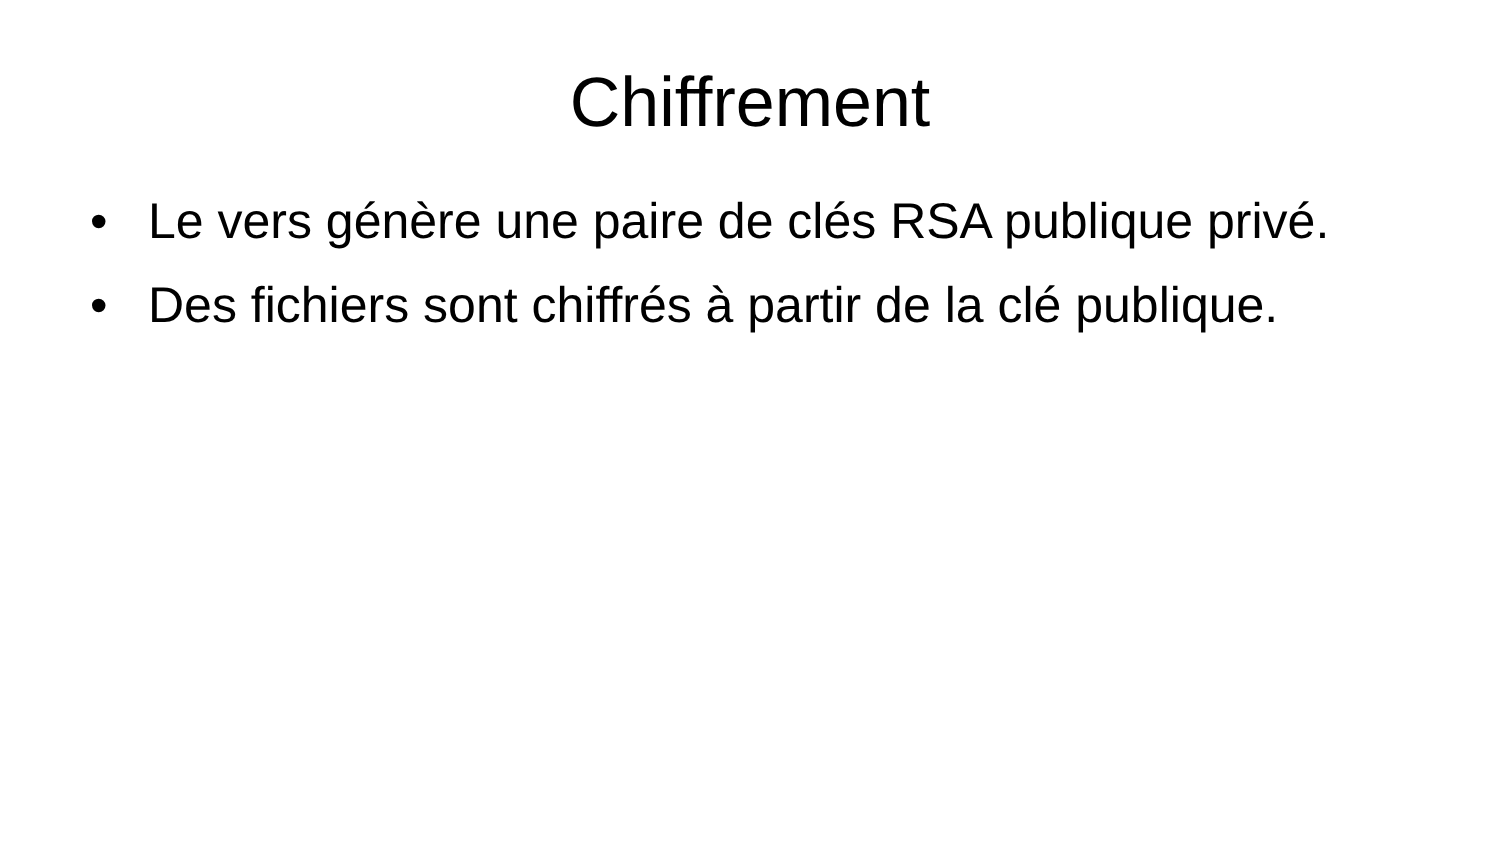Chiffrement
• Le vers génère une paire de clés RSA publique privé.
• Des fichiers sont chiffrés à partir de la clé publique.